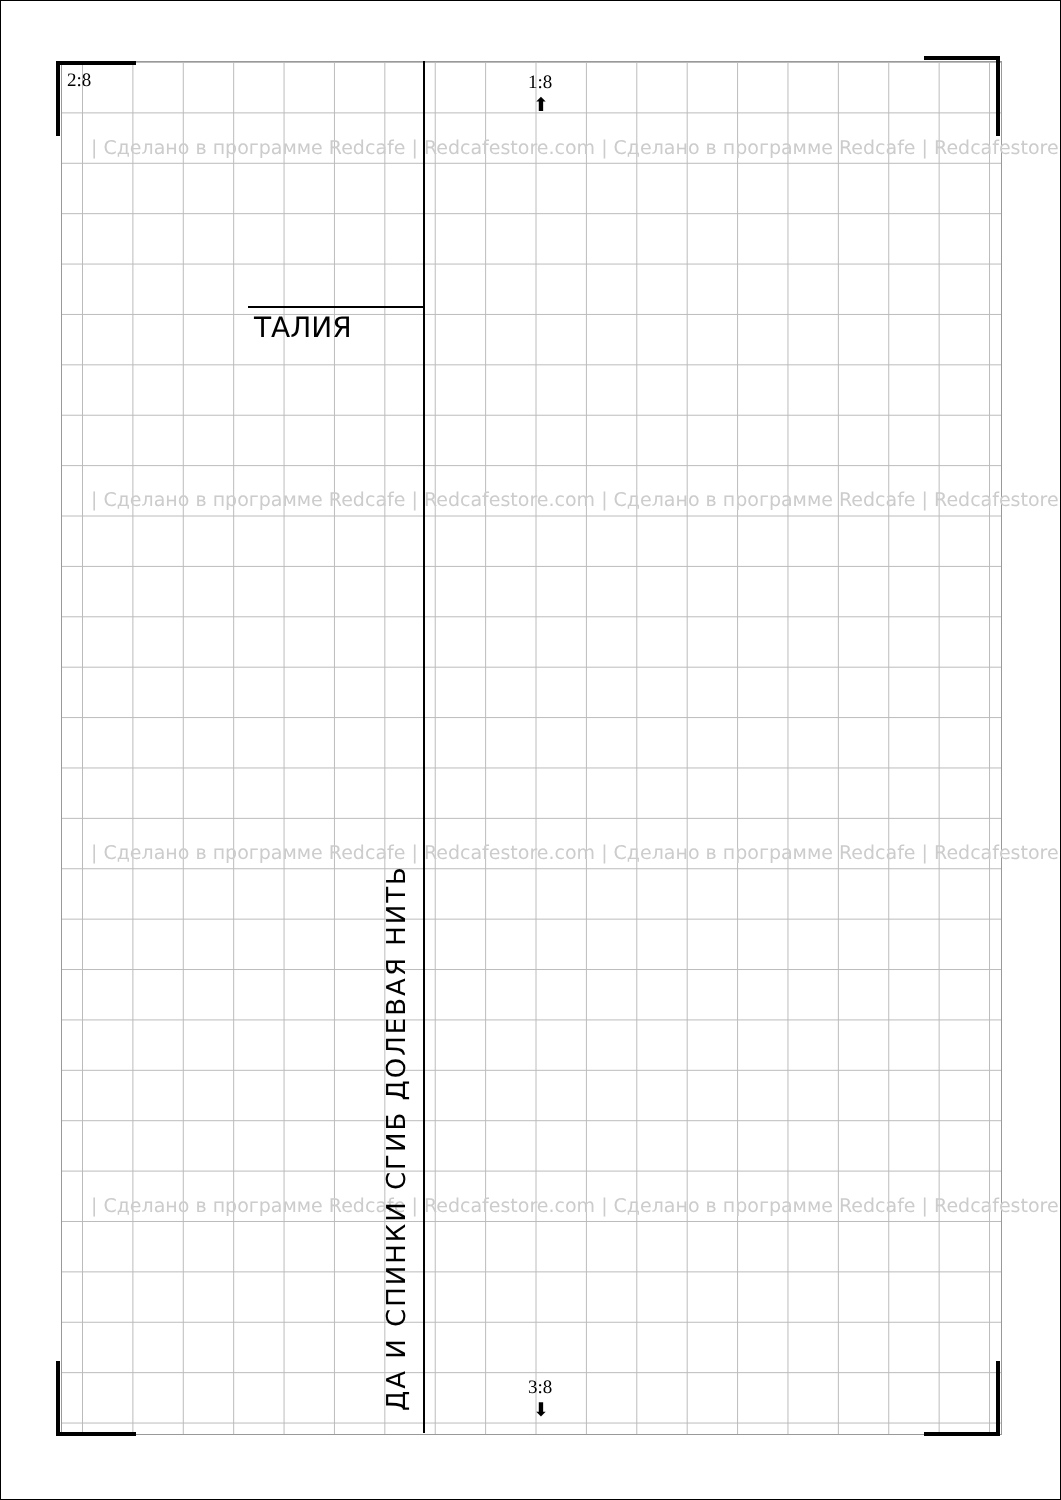2:8
1:8
⬆
3:8
⬇
| Сделано в программе Redcafe | Redcafestore.com | Сделано в программе Redcafe | Redcafestore
| Сделано в программе Redcafe | Redcafestore.com | Сделано в программе Redcafe | Redcafestore
| Сделано в программе Redcafe | Redcafestore.com | Сделано в программе Redcafe | Redcafestore
| Сделано в программе Redcafe | Redcafestore.com | Сделано в программе Redcafe | Redcafestore
ТАЛИЯ
ДА И СПИНКИ СГИБ ДОЛЕВАЯ НИТЬ